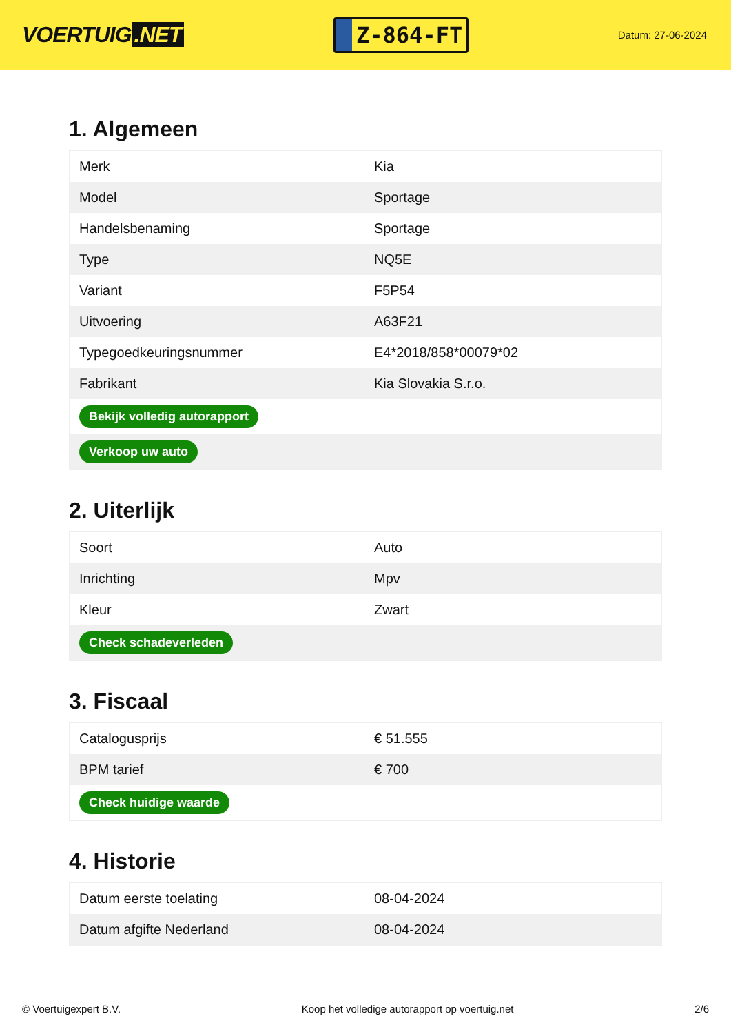VOERTUIG.NET
Z-864-FT
Datum: 27-06-2024
1. Algemeen
| Merk | Kia |
| Model | Sportage |
| Handelsbenaming | Sportage |
| Type | NQ5E |
| Variant | F5P54 |
| Uitvoering | A63F21 |
| Typegoedkeuringsnummer | E4*2018/858*00079*02 |
| Fabrikant | Kia Slovakia S.r.o. |
| Bekijk volledig autorapport | |
| Verkoop uw auto | |
2. Uiterlijk
| Soort | Auto |
| Inrichting | Mpv |
| Kleur | Zwart |
| Check schadeverleden | |
3. Fiscaal
| Catalogusprijs | € 51.555 |
| BPM tarief | € 700 |
| Check huidige waarde | |
4. Historie
| Datum eerste toelating | 08-04-2024 |
| Datum afgifte Nederland | 08-04-2024 |
© Voertuigexpert B.V. Koop het volledige autorapport op voertuig.net 2/6